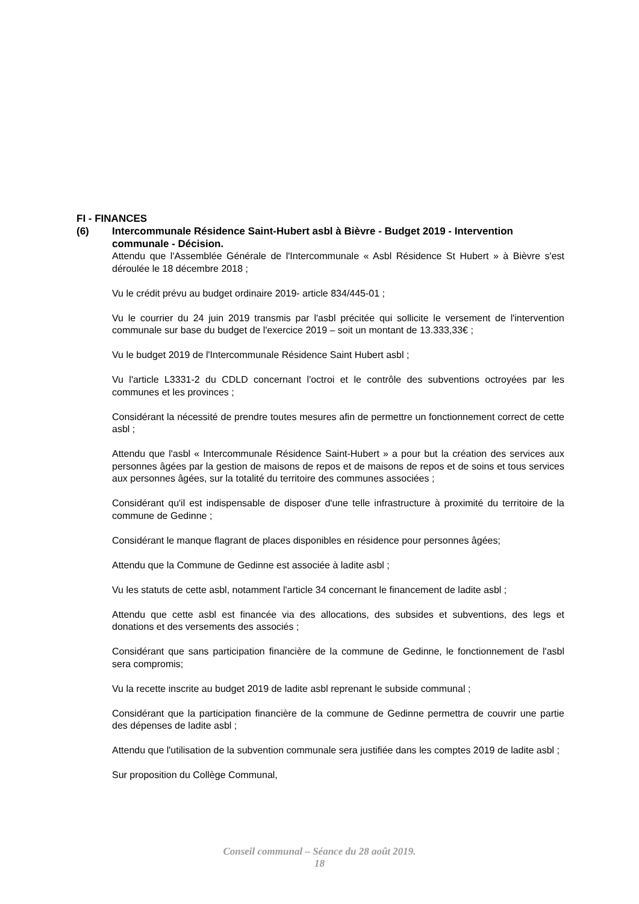FI - FINANCES
(6) Intercommunale Résidence Saint-Hubert asbl à Bièvre - Budget 2019 - Intervention communale - Décision.
Attendu que l'Assemblée Générale de l'Intercommunale « Asbl Résidence St Hubert » à Bièvre s'est déroulée le 18 décembre 2018 ;
Vu le crédit prévu au budget ordinaire 2019- article 834/445-01 ;
Vu le courrier du 24 juin 2019 transmis par l'asbl précitée qui sollicite le versement de l'intervention communale sur base du budget de l'exercice 2019 – soit un montant de 13.333,33€ ;
Vu le budget 2019 de l'Intercommunale Résidence Saint Hubert asbl ;
Vu l'article L3331-2 du CDLD concernant l'octroi et le contrôle des subventions octroyées par les communes et les provinces ;
Considérant la nécessité de prendre toutes mesures afin de permettre un fonctionnement correct de cette asbl ;
Attendu que l'asbl « Intercommunale Résidence Saint-Hubert » a pour but la création des services aux personnes âgées par la gestion de maisons de repos et de maisons de repos et de soins et tous services aux personnes âgées, sur la totalité du territoire des communes associées ;
Considérant qu'il est indispensable de disposer d'une telle infrastructure à proximité du territoire de la commune de Gedinne ;
Considérant le manque flagrant de places disponibles en résidence pour personnes âgées;
Attendu que la Commune de Gedinne est associée à ladite asbl ;
Vu les statuts de cette asbl, notamment l'article 34 concernant le financement de ladite asbl ;
Attendu que cette asbl est financée via des allocations, des subsides et subventions, des legs et donations et des versements des associés ;
Considérant que sans participation financière de la commune de Gedinne, le fonctionnement de l'asbl sera compromis;
Vu la recette inscrite au budget 2019 de ladite asbl reprenant le subside communal ;
Considérant que la participation financière de la commune de Gedinne permettra de couvrir une partie des dépenses de ladite asbl ;
Attendu que l'utilisation de la subvention communale sera justifiée dans les comptes 2019 de ladite asbl ;
Sur proposition du Collège Communal,
Conseil communal – Séance du 28 août 2019.
18